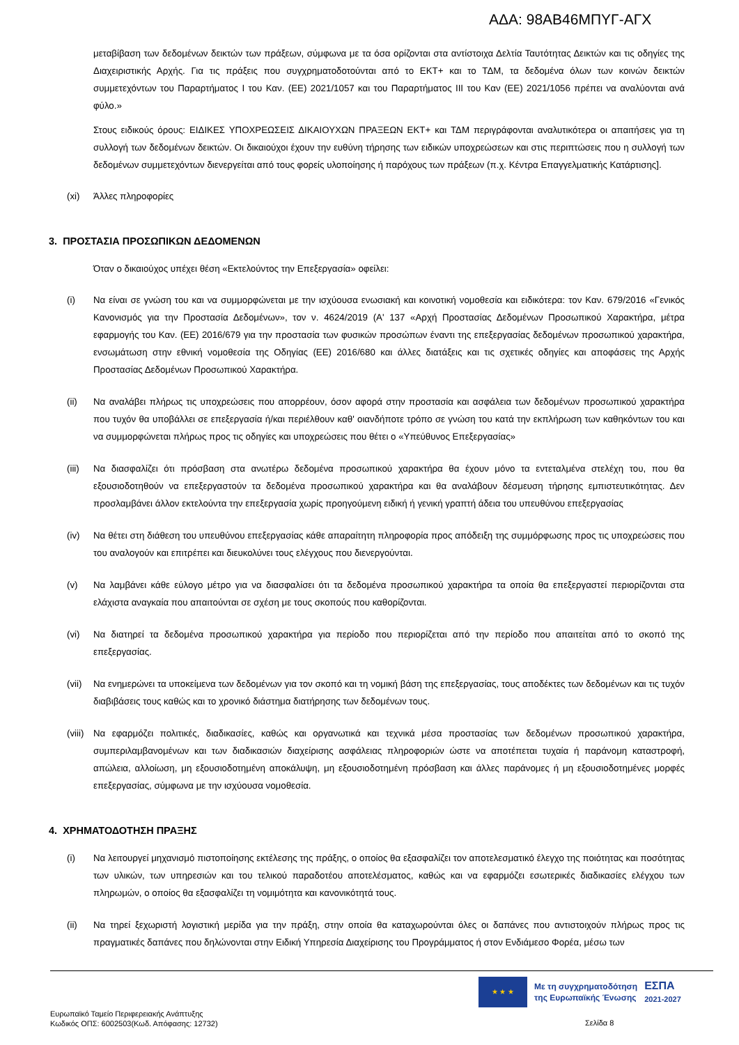ΑΔΑ: 98ΑΒ46ΜΠΥΓ-ΑΓΧ
μεταβίβαση των δεδομένων δεικτών των πράξεων, σύμφωνα με τα όσα ορίζονται στα αντίστοιχα Δελτία Ταυτότητας Δεικτών και τις οδηγίες της Διαχειριστικής Αρχής. Για τις πράξεις που συγχρηματοδοτούνται από το ΕΚΤ+ και το ΤΔΜ, τα δεδομένα όλων των κοινών δεικτών συμμετεχόντων του Παραρτήματος Ι του Καν. (ΕΕ) 2021/1057 και του Παραρτήματος ΙΙΙ του Καν (ΕΕ) 2021/1056 πρέπει να αναλύονται ανά φύλο.»
Στους ειδικούς όρους: ΕΙΔΙΚΕΣ ΥΠΟΧΡΕΩΣΕΙΣ ΔΙΚΑΙΟΥΧΩΝ ΠΡΑΞΕΩΝ ΕΚΤ+ και ΤΔΜ περιγράφονται αναλυτικότερα οι απαιτήσεις για τη συλλογή των δεδομένων δεικτών. Οι δικαιούχοι έχουν την ευθύνη τήρησης των ειδικών υποχρεώσεων και στις περιπτώσεις που η συλλογή των δεδομένων συμμετεχόντων διενεργείται από τους φορείς υλοποίησης ή παρόχους των πράξεων (π.χ. Κέντρα Επαγγελματικής Κατάρτισης].
(xi) Άλλες πληροφορίες
3. ΠΡΟΣΤΑΣΙΑ ΠΡΟΣΩΠΙΚΩΝ ΔΕΔΟΜΕΝΩΝ
Όταν ο δικαιούχος υπέχει θέση «Εκτελούντος την Επεξεργασία» οφείλει:
(i) Να είναι σε γνώση του και να συμμορφώνεται με την ισχύουσα ενωσιακή και κοινοτική νομοθεσία και ειδικότερα: τον Καν. 679/2016 «Γενικός Κανονισμός για την Προστασία Δεδομένων», τον ν. 4624/2019 (Α' 137 «Αρχή Προστασίας Δεδομένων Προσωπικού Χαρακτήρα, μέτρα εφαρμογής του Καν. (ΕΕ) 2016/679 για την προστασία των φυσικών προσώπων έναντι της επεξεργασίας δεδομένων προσωπικού χαρακτήρα, ενσωμάτωση στην εθνική νομοθεσία της Οδηγίας (ΕΕ) 2016/680 και άλλες διατάξεις και τις σχετικές οδηγίες και αποφάσεις της Αρχής Προστασίας Δεδομένων Προσωπικού Χαρακτήρα.
(ii) Να αναλάβει πλήρως τις υποχρεώσεις που απορρέουν, όσον αφορά στην προστασία και ασφάλεια των δεδομένων προσωπικού χαρακτήρα που τυχόν θα υποβάλλει σε επεξεργασία ή/και περιέλθουν καθ' οιανδήποτε τρόπο σε γνώση του κατά την εκπλήρωση των καθηκόντων του και να συμμορφώνεται πλήρως προς τις οδηγίες και υποχρεώσεις που θέτει ο «Υπεύθυνος Επεξεργασίας»
(iii) Να διασφαλίζει ότι πρόσβαση στα ανωτέρω δεδομένα προσωπικού χαρακτήρα θα έχουν μόνο τα εντεταλμένα στελέχη του, που θα εξουσιοδοτηθούν να επεξεργαστούν τα δεδομένα προσωπικού χαρακτήρα και θα αναλάβουν δέσμευση τήρησης εμπιστευτικότητας. Δεν προσλαμβάνει άλλον εκτελούντα την επεξεργασία χωρίς προηγούμενη ειδική ή γενική γραπτή άδεια του υπευθύνου επεξεργασίας
(iv) Να θέτει στη διάθεση του υπευθύνου επεξεργασίας κάθε απαραίτητη πληροφορία προς απόδειξη της συμμόρφωσης προς τις υποχρεώσεις που του αναλογούν και επιτρέπει και διευκολύνει τους ελέγχους που διενεργούνται.
(v) Να λαμβάνει κάθε εύλογο μέτρο για να διασφαλίσει ότι τα δεδομένα προσωπικού χαρακτήρα τα οποία θα επεξεργαστεί περιορίζονται στα ελάχιστα αναγκαία που απαιτούνται σε σχέση με τους σκοπούς που καθορίζονται.
(vi) Να διατηρεί τα δεδομένα προσωπικού χαρακτήρα για περίοδο που περιορίζεται από την περίοδο που απαιτείται από το σκοπό της επεξεργασίας.
(vii) Να ενημερώνει τα υποκείμενα των δεδομένων για τον σκοπό και τη νομική βάση της επεξεργασίας, τους αποδέκτες των δεδομένων και τις τυχόν διαβιβάσεις τους καθώς και το χρονικό διάστημα διατήρησης των δεδομένων τους.
(viii) Να εφαρμόζει πολιτικές, διαδικασίες, καθώς και οργανωτικά και τεχνικά μέσα προστασίας των δεδομένων προσωπικού χαρακτήρα, συμπεριλαμβανομένων και των διαδικασιών διαχείρισης ασφάλειας πληροφοριών ώστε να αποτέπεται τυχαία ή παράνομη καταστροφή, απώλεια, αλλοίωση, μη εξουσιοδοτημένη αποκάλυψη, μη εξουσιοδοτημένη πρόσβαση και άλλες παράνομες ή μη εξουσιοδοτημένες μορφές επεξεργασίας, σύμφωνα με την ισχύουσα νομοθεσία.
4. ΧΡΗΜΑΤΟΔΟΤΗΣΗ ΠΡΑΞΗΣ
(i) Να λειτουργεί μηχανισμό πιστοποίησης εκτέλεσης της πράξης, ο οποίος θα εξασφαλίζει τον αποτελεσματικό έλεγχο της ποιότητας και ποσότητας των υλικών, των υπηρεσιών και του τελικού παραδοτέου αποτελέσματος, καθώς και να εφαρμόζει εσωτερικές διαδικασίες ελέγχου των πληρωμών, ο οποίος θα εξασφαλίζει τη νομιμότητα και κανονικότητά τους.
(ii) Να τηρεί ξεχωριστή λογιστική μερίδα για την πράξη, στην οποία θα καταχωρούνται όλες οι δαπάνες που αντιστοιχούν πλήρως προς τις πραγματικές δαπάνες που δηλώνονται στην Ειδική Υπηρεσία Διαχείρισης του Προγράμματος ή στον Ενδιάμεσο Φορέα, μέσω των
★ ★ ★
Με τη συγχρηματοδότηση
της Ευρωπαϊκής Ένωσης
ΕΣΠΑ
2021-2027
Ευρωπαϊκό Ταμείο Περιφερειακής Ανάπτυξης
Κωδικός ΟΠΣ: 6002503(Κωδ. Απόφασης: 12732)
Σελίδα 8